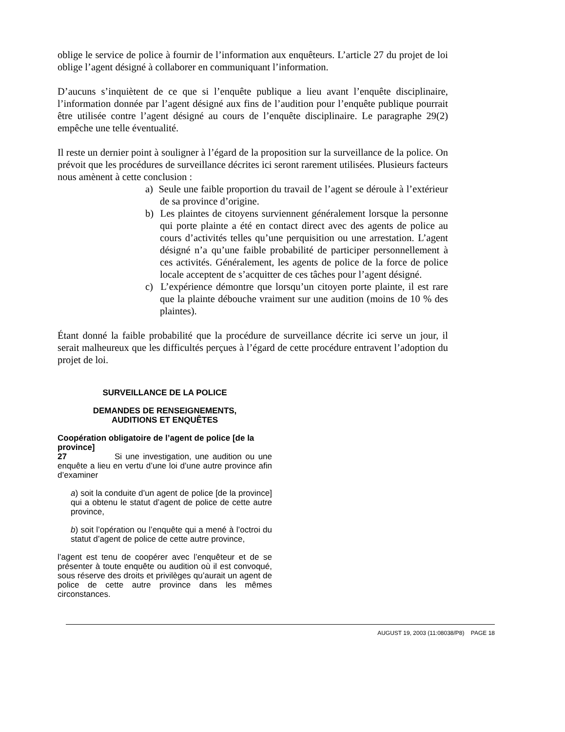oblige le service de police à fournir de l’information aux enquêteurs. L’article 27 du projet de loi oblige l’agent désigné à collaborer en communiquant l’information.
D’aucuns s’inquiètent de ce que si l’enquête publique a lieu avant l’enquête disciplinaire, l’information donnée par l’agent désigné aux fins de l’audition pour l’enquête publique pourrait être utilisée contre l’agent désigné au cours de l’enquête disciplinaire. Le paragraphe 29(2) empêche une telle éventualité.
Il reste un dernier point à souligner à l’égard de la proposition sur la surveillance de la police. On prévoit que les procédures de surveillance décrites ici seront rarement utilisées. Plusieurs facteurs nous amènent à cette conclusion :
a) Seule une faible proportion du travail de l’agent se déroule à l’extérieur de sa province d’origine.
b) Les plaintes de citoyens surviennent généralement lorsque la personne qui porte plainte a été en contact direct avec des agents de police au cours d’activités telles qu’une perquisition ou une arrestation. L’agent désigné n’a qu’une faible probabilité de participer personnellement à ces activités. Généralement, les agents de police de la force de police locale acceptent de s’acquitter de ces tâches pour l’agent désigné.
c) L’expérience démontre que lorsqu’un citoyen porte plainte, il est rare que la plainte débouche vraiment sur une audition (moins de 10 % des plaintes).
Étant donné la faible probabilité que la procédure de surveillance décrite ici serve un jour, il serait malheureux que les difficultés perçues à l’égard de cette procédure entravent l’adoption du projet de loi.
SURVEILLANCE DE LA POLICE
DEMANDES DE RENSEIGNEMENTS,
AUDITIONS ET ENQUÊTES
Coopération obligatoire de l’agent de police [de la province]
27 Si une investigation, une audition ou une enquête a lieu en vertu d’une loi d’une autre province afin d’examiner
a) soit la conduite d’un agent de police [de la province] qui a obtenu le statut d’agent de police de cette autre province,
b) soit l’opération ou l’enquête qui a mené à l’octroi du statut d’agent de police de cette autre province,
l’agent est tenu de coopérer avec l’enquêteur et de se présenter à toute enquête ou audition où il est convoqué, sous réserve des droits et privilèges qu’aurait un agent de police de cette autre province dans les mêmes circonstances.
AUGUST 19, 2003 (11:08038/P8) PAGE 18